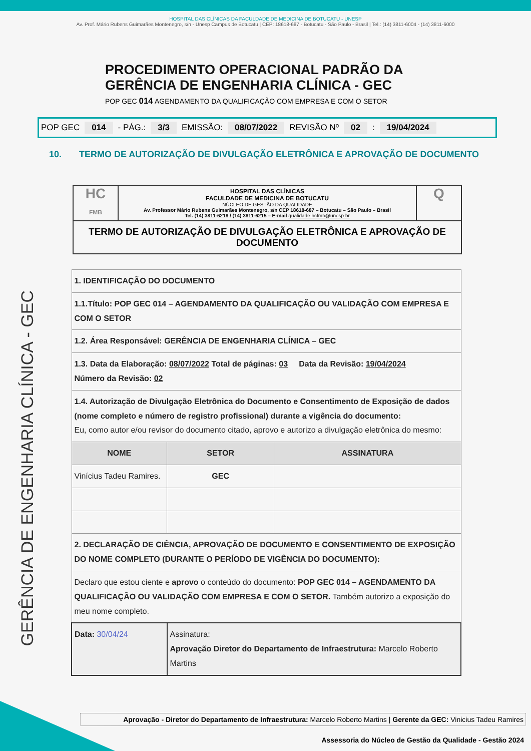HOSPITAL DAS CLÍNICAS DA FACULDADE DE MEDICINA DE BOTUCATU - UNESP
Av. Prof. Mário Rubens Guimarães Montenegro, s/n - Unesp Campus de Botucatu | CEP: 18618-687 - Botucatu - São Paulo - Brasil | Tel.: (14) 3811-6004 - (14) 3811-6000
GERÊNCIA DE ENGENHARIA CLÍNICA - GEC
PROCEDIMENTO OPERACIONAL PADRÃO DA
GERÊNCIA DE ENGENHARIA CLÍNICA - GEC
POP GEC 014 AGENDAMENTO DA QUALIFICAÇÃO COM EMPRESA E COM O SETOR
POP GEC 014 - PÁG.: 3/3 EMISSÃO: 08/07/2022 REVISÃO Nº 02 : 19/04/2024
10. TERMO DE AUTORIZAÇÃO DE DIVULGAÇÃO ELETRÔNICA E APROVAÇÃO DE DOCUMENTO
HC
FMB
HOSPITAL DAS CLÍNICAS
FACULDADE DE MEDICINA DE BOTUCATU
NÚCLEO DE GESTÃO DA QUALIDADE
Av. Professor Mário Rubens Guimarães Montenegro, s/n CEP 18618-687 – Botucatu – São Paulo – Brasil
Tel. (14) 3811-6218 / (14) 3811-6215 – E-mail qualidade.hcfmb@unesp.br
Q
TERMO DE AUTORIZAÇÃO DE DIVULGAÇÃO ELETRÔNICA E APROVAÇÃO DE DOCUMENTO
| 1. IDENTIFICAÇÃO DO DOCUMENTO | | |
| 1.1.Título: POP GEC 014 – AGENDAMENTO DA QUALIFICAÇÃO OU VALIDAÇÃO COM EMPRESA E COM O SETOR | | |
| 1.2. Área Responsável: GERÊNCIA DE ENGENHARIA CLÍNICA – GEC | | |
| 1.3. Data da Elaboração: 08/07/2022 Total de páginas: 03 Data da Revisão: 19/04/2024 Número da Revisão: 02 | | |
| 1.4. Autorização de Divulgação Eletrônica do Documento e Consentimento de Exposição de dados (nome completo e número de registro profissional) durante a vigência do documento: Eu, como autor e/ou revisor do documento citado, aprovo e autorizo a divulgação eletrônica do mesmo: | | |
| NOME | SETOR | ASSINATURA |
| Vinícius Tadeu Ramires. | GEC | |
| 2. DECLARAÇÃO DE CIÊNCIA, APROVAÇÃO DE DOCUMENTO E CONSENTIMENTO DE EXPOSIÇÃO DO NOME COMPLETO (DURANTE O PERÍODO DE VIGÊNCIA DO DOCUMENTO): | | |
| Declaro que estou ciente e aprovo o conteúdo do documento: POP GEC 014 – AGENDAMENTO DA QUALIFICAÇÃO OU VALIDAÇÃO COM EMPRESA E COM O SETOR. Também autorizo a exposição do meu nome completo. | | |
| Data: 30/04/24 | Assinatura: Aprovação Diretor do Departamento de Infraestrutura: Marcelo Roberto Martins | |
Aprovação - Diretor do Departamento de Infraestrutura: Marcelo Roberto Martins | Gerente da GEC: Vinicius Tadeu Ramires
Assessoria do Núcleo de Gestão da Qualidade - Gestão 2024